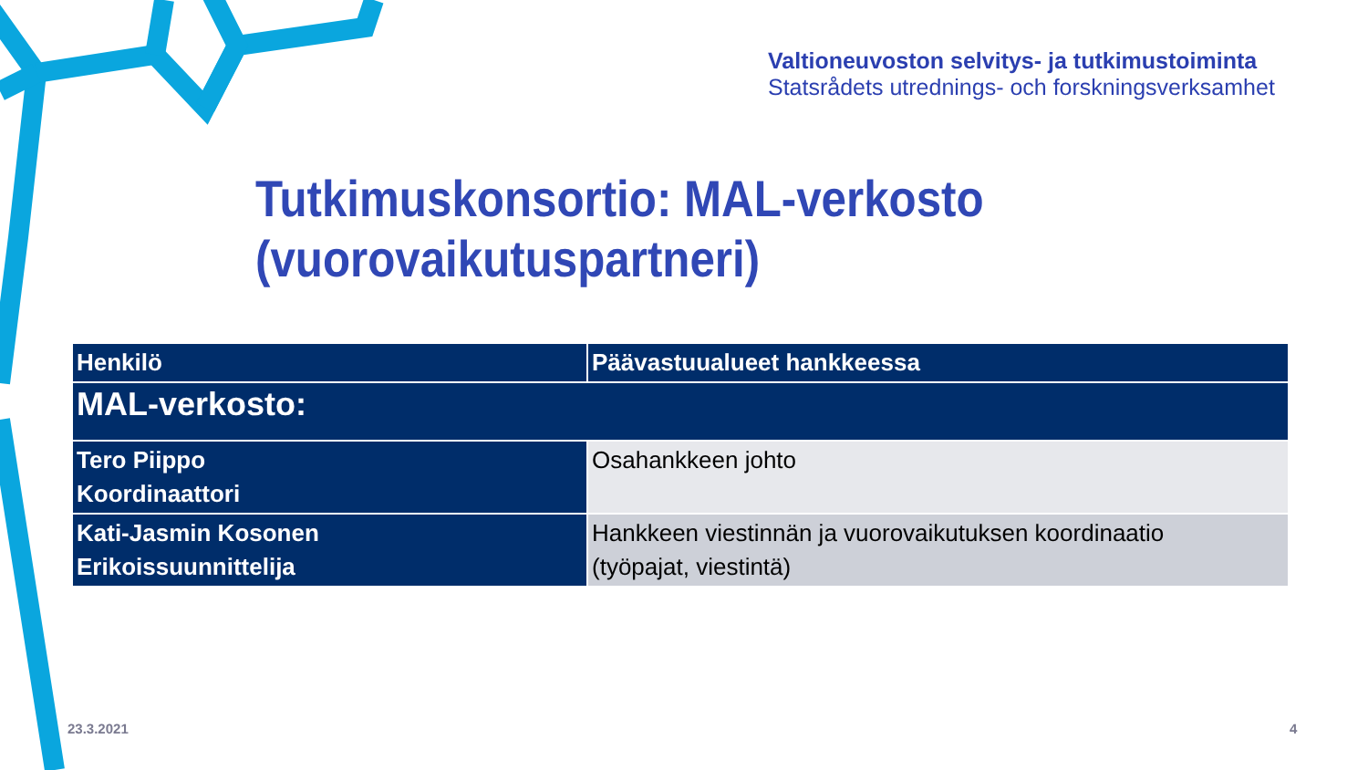Valtioneuvoston selvitys- ja tutkimustoiminta
Statsrådets utrednings- och forskningsverksamhet
Tutkimuskonsortio: MAL-verkosto
(vuorovaikutuspartneri)
| Henkilö | Päävastuualueet hankkeessa |
| --- | --- |
| MAL-verkosto: | |
| Tero Piippo Koordinaattori | Osahankkeen johto |
| Kati-Jasmin Kosonen Erikoissuunnittelija | Hankkeen viestinnän ja vuorovaikutuksen koordinaatio (työpajat, viestintä) |
23.3.2021 4